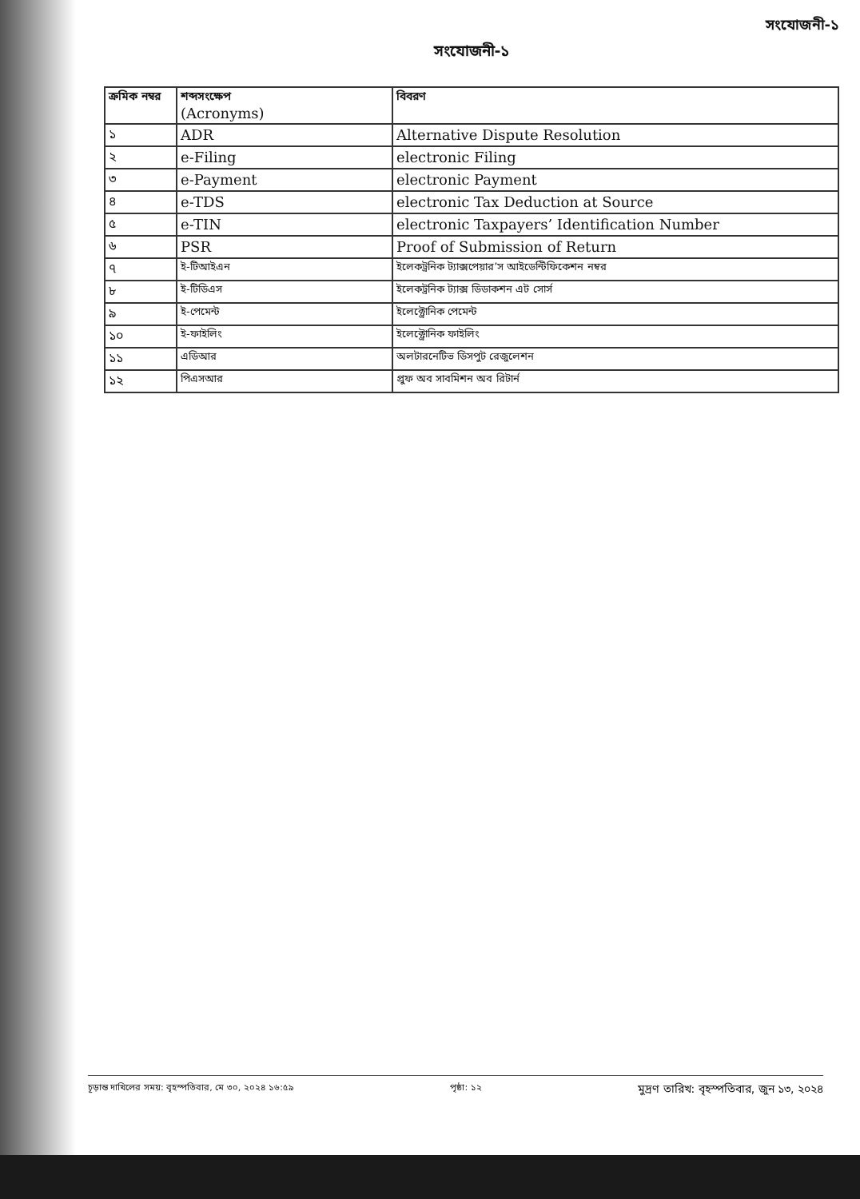সংযোজনী-১
সংযোজনী-১
| ক্রমিক নম্বর | শব্দসংক্ষেপ (Acronyms) | বিবরণ |
| --- | --- | --- |
| ১ | ADR | Alternative Dispute Resolution |
| ২ | e-Filing | electronic Filing |
| ৩ | e-Payment | electronic Payment |
| ৪ | e-TDS | electronic Tax Deduction at Source |
| ৫ | e-TIN | electronic Taxpayers’ Identification Number |
| ৬ | PSR | Proof of Submission of Return |
| ৭ | ই-টিআইএন | ইলেকট্রনিক ট্যাক্সপেয়ার’স আইডেন্টিফিকেশন নম্বর |
| ৮ | ই-টিডিএস | ইলেকট্রনিক ট্যাক্স ডিডাকশন এট সোর্স |
| ৯ | ই-পেমেন্ট | ইলেক্ট্রোনিক পেমেন্ট |
| ১০ | ই-ফাইলিং | ইলেক্ট্রোনিক ফাইলিং |
| ১১ | এডিআর | অলটারনেটিভ ডিসপুট রেজুলেশন |
| ১২ | পিএসআর | প্রুফ অব সাবমিশন অব রিটার্ন |
চূড়ান্ত দাখিলের সময়: বৃহস্পতিবার, মে ৩০, ২০২৪ ১৬:৫৯ পৃষ্ঠা: ১২ মুদ্রণ তারিখ: বৃহস্পতিবার, জুন ১৩, ২০২৪